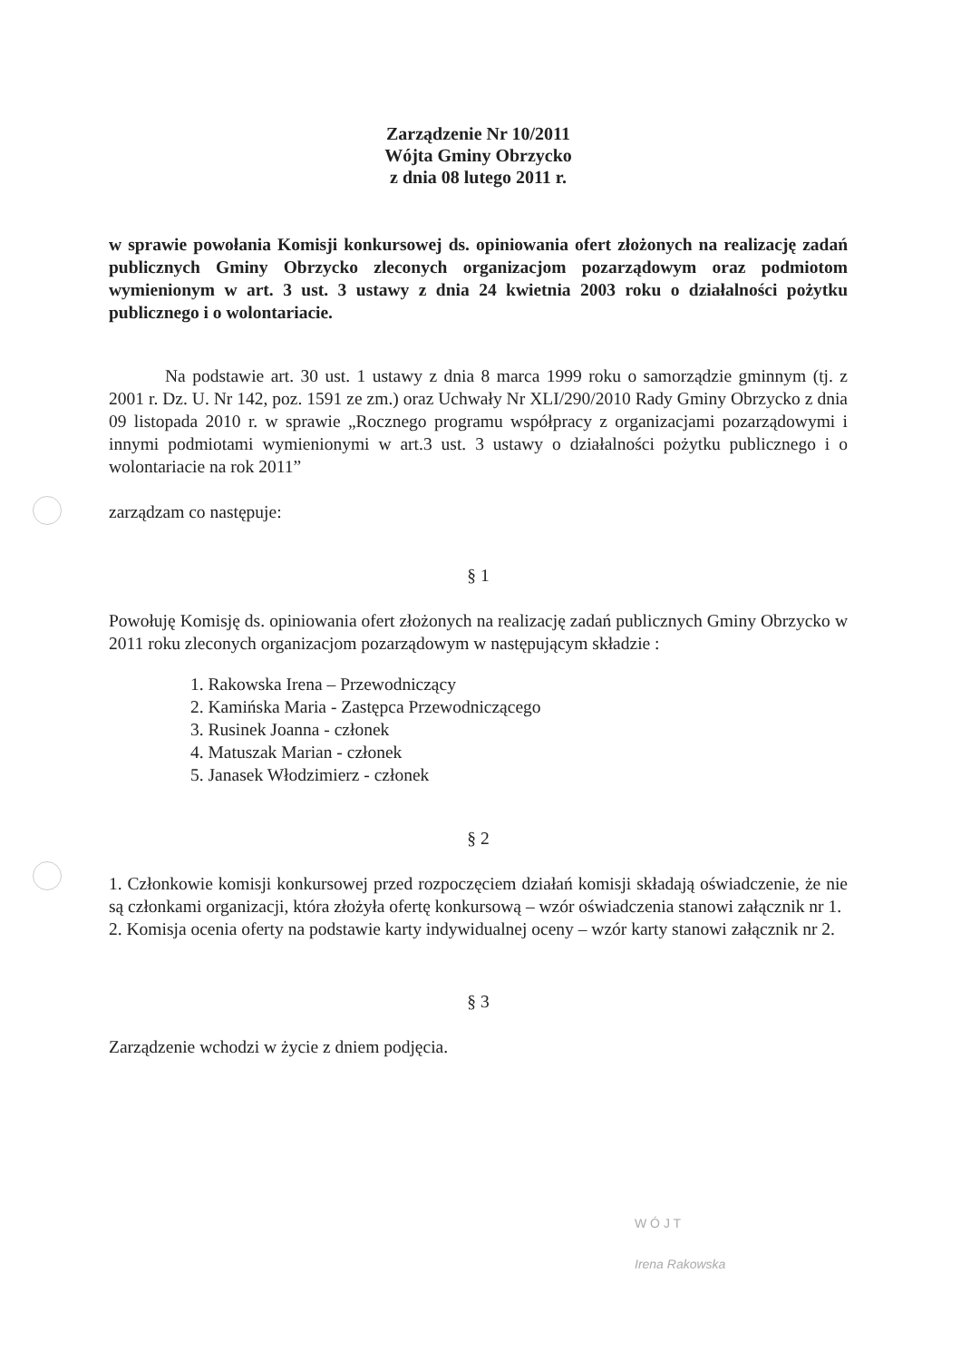Zarządzenie Nr 10/2011
Wójta Gminy Obrzycko
z dnia 08 lutego 2011 r.
w sprawie powołania Komisji konkursowej ds. opiniowania ofert złożonych na realizację zadań publicznych Gminy Obrzycko zleconych organizacjom pozarządowym oraz podmiotom wymienionym w art. 3 ust. 3 ustawy z dnia 24 kwietnia 2003 roku o działalności pożytku publicznego i o wolontariacie.
Na podstawie art. 30 ust. 1 ustawy z dnia 8 marca 1999 roku o samorządzie gminnym (tj. z 2001 r. Dz. U. Nr 142, poz. 1591 ze zm.) oraz Uchwały Nr XLI/290/2010 Rady Gminy Obrzycko z dnia 09 listopada 2010 r. w sprawie „Rocznego programu współpracy z organizacjami pozarządowymi i innymi podmiotami wymienionymi w art.3 ust. 3 ustawy o działalności pożytku publicznego i o wolontariacie na rok 2011”
zarządzam co następuje:
§ 1
Powołuję Komisję ds. opiniowania ofert złożonych na realizację zadań publicznych Gminy Obrzycko w 2011 roku zleconych organizacjom pozarządowym w następującym składzie :
1. Rakowska Irena – Przewodniczący
2. Kamińska Maria - Zastępca Przewodniczącego
3. Rusinek Joanna - członek
4. Matuszak Marian - członek
5. Janasek Włodzimierz - członek
§ 2
1. Członkowie komisji konkursowej przed rozpoczęciem działań komisji składają oświadczenie, że nie są członkami organizacji, która złożyła ofertę konkursową – wzór oświadczenia stanowi załącznik nr 1.
2. Komisja ocenia oferty na podstawie karty indywidualnej oceny – wzór karty stanowi załącznik nr 2.
§ 3
Zarządzenie wchodzi w życie z dniem podjęcia.
W Ó J T
Irena Rakowska